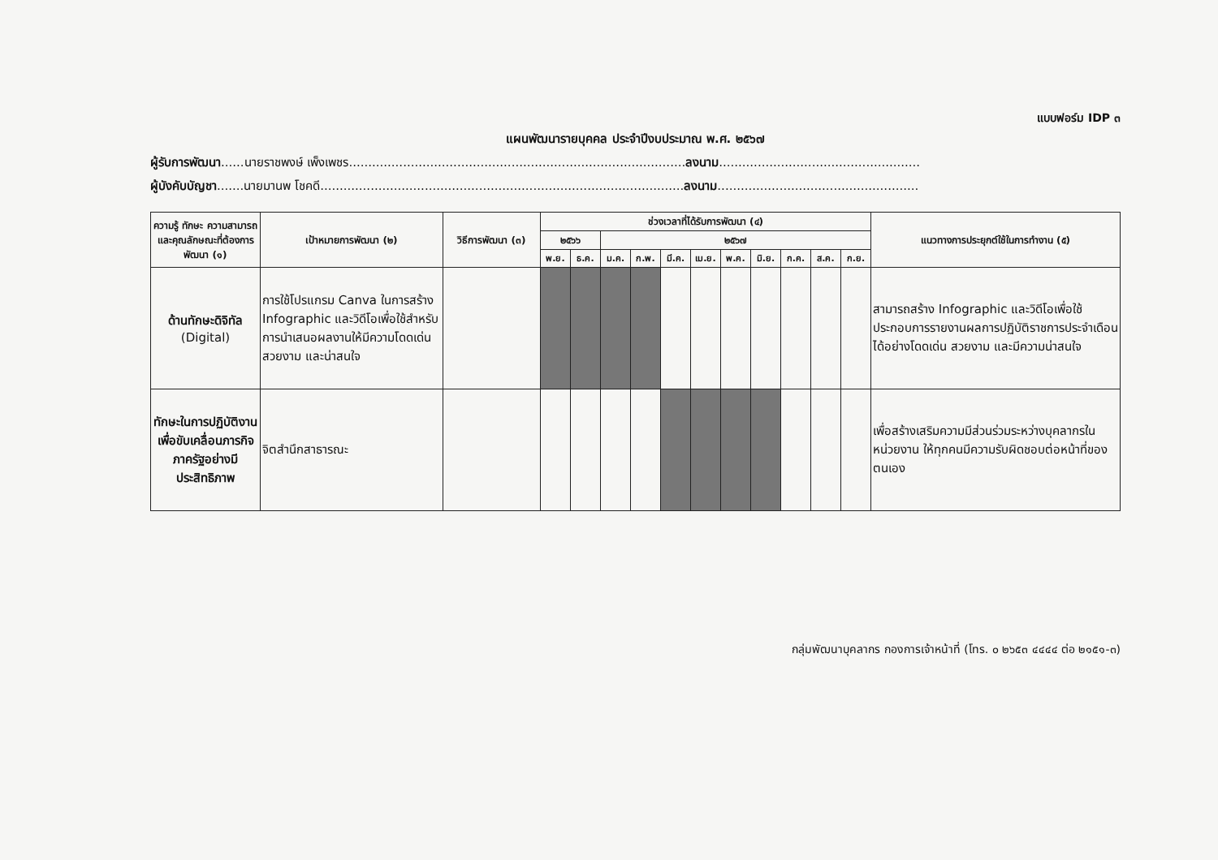แบบฟอร์ม IDP ๓
แผนพัฒนารายบุคคล ประจำปีงบประมาณ พ.ศ. ๒๕๖๗
ผู้รับการพัฒนา......นายราชพงษ์ เพ็งเพชร.......................................................................................ลงนาม....................................................
ผู้บังคับบัญชา.......นายมานพ โชคดี..............................................................................................ลงนาม....................................................
| ความรู้ ทักษะ ความสามารถ และคุณลักษณะที่ต้องการพัฒนา (๑) | เป้าหมายการพัฒนา (๒) | วิธีการพัฒนา (๓) | ช่วงเวลาที่ได้รับการพัฒนา (๔) | | | | | | | | | | | แนวทางการประยุกต์ใช้ในการทำงาน (๕) |
| --- | --- | --- | --- | --- | --- | --- | --- | --- | --- | --- | --- | --- | --- | --- |
| | | | ๒๕๖๖ | | ๒๕๖๗ | | | | | | | | | |
| | | | พ.ย. | ธ.ค. | ม.ค. | ก.พ. | มี.ค. | เม.ย. | พ.ค. | มิ.ย. | ก.ค. | ส.ค. | ก.ย. | |
| ด้านทักษะดิจิทัล (Digital) | การใช้โปรแกรม Canva ในการสร้าง Infographic และวิดีโอเพื่อใช้สำหรับการนำเสนอผลงานให้มีความโดดเด่น สวยงาม และน่าสนใจ | | | | | | | | | | | | | สามารถสร้าง Infographic และวิดีโอเพื่อใช้ประกอบการรายงานผลการปฏิบัติราชการประจำเดือนได้อย่างโดดเด่น สวยงาม และมีความน่าสนใจ |
| ทักษะในการปฏิบัติงานเพื่อขับเคลื่อนภารกิจภาครัฐอย่างมีประสิทธิภาพ | จิตสำนึกสาธารณะ | | | | | | | | | | | | | เพื่อสร้างเสริมความมีส่วนร่วมระหว่างบุคลากรในหน่วยงาน ให้ทุกคนมีความรับผิดชอบต่อหน้าที่ของตนเอง |
กลุ่มพัฒนาบุคลากร กองการเจ้าหน้าที่ (โทร. ๐ ๒๖๕๓ ๔๔๔๔ ต่อ ๒๑๕๑-๓)